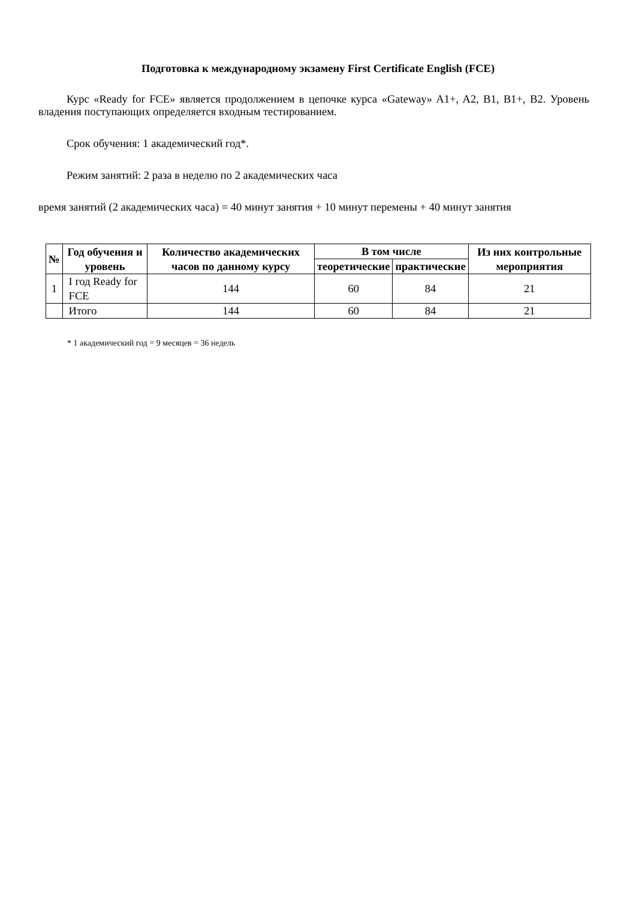Подготовка к международному экзамену First Certificate English (FCE)
Курс «Ready for FCE» является продолжением в цепочке курса «Gateway» A1+, A2, B1, B1+, B2. Уровень владения поступающих определяется входным тестированием.
Срок обучения: 1 академический год*.
Режим занятий: 2 раза в неделю по 2 академических часа
время занятий (2 академических часа) = 40 минут занятия + 10 минут перемены + 40 минут занятия
| № | Год обучения и уровень | Количество академических часов по данному курсу | В том числе | | Из них контрольные мероприятия |
| --- | --- | --- | --- | --- | --- |
| | | | теоретические | практические | |
| 1 | I год Ready for FCE | 144 | 60 | 84 | 21 |
| | Итого | 144 | 60 | 84 | 21 |
* 1 академический год = 9 месяцев = 36 недель